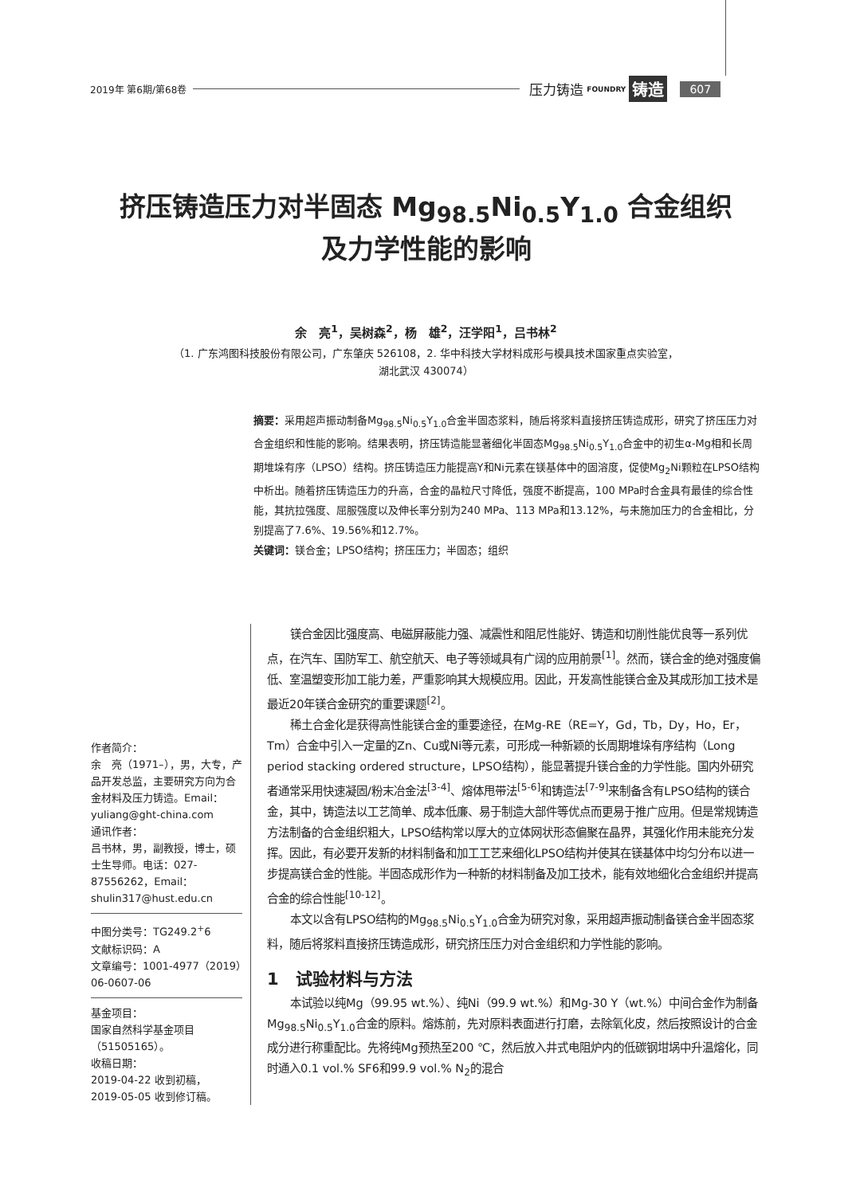2019年 第6期/第68卷 压力铸造 FOUNDRY 铸造 607
挤压铸造压力对半固态 Mg<sub>98.5</sub>Ni<sub>0.5</sub>Y<sub>1.0</sub> 合金组织
及力学性能的影响
余　亮<sup>1</sup>，吴树森<sup>2</sup>，杨　雄<sup>2</sup>，汪学阳<sup>1</sup>，吕书林<sup>2</sup>
（1. 广东鸿图科技股份有限公司，广东肇庆 526108，2. 华中科技大学材料成形与模具技术国家重点实验室，
湖北武汉 430074）
摘要：采用超声振动制备Mg<sub>98.5</sub>Ni<sub>0.5</sub>Y<sub>1.0</sub>合金半固态浆料，随后将浆料直接挤压铸造成形，研究了挤压压力对合金组织和性能的影响。结果表明，挤压铸造能显著细化半固态Mg<sub>98.5</sub>Ni<sub>0.5</sub>Y<sub>1.0</sub>合金中的初生α-Mg相和长周期堆垛有序（LPSO）结构。挤压铸造压力能提高Y和Ni元素在镁基体中的固溶度，促使Mg<sub>2</sub>Ni颗粒在LPSO结构中析出。随着挤压铸造压力的升高，合金的晶粒尺寸降低，强度不断提高，100 MPa时合金具有最佳的综合性能，其抗拉强度、屈服强度以及伸长率分别为240 MPa、113 MPa和13.12%，与未施加压力的合金相比，分别提高了7.6%、19.56%和12.7%。
关键词：镁合金；LPSO结构；挤压压力；半固态；组织
作者简介：
余　亮（1971–），男，大专，产品开发总监，主要研究方向为合金材料及压力铸造。Email：yuliang@ght-china.com
通讯作者：
吕书林，男，副教授，博士，硕士生导师。电话：027-87556262，Email：shulin317@hust.edu.cn
中图分类号：TG249.2<sup>+</sup>6
文献标识码：A
文章编号：1001-4977（2019）06-0607-06
基金项目：
国家自然科学基金项目（51505165）。
收稿日期：
2019-04-22 收到初稿，
2019-05-05 收到修订稿。
镁合金因比强度高、电磁屏蔽能力强、减震性和阻尼性能好、铸造和切削性能优良等一系列优点，在汽车、国防军工、航空航天、电子等领域具有广阔的应用前景<sup>[1]</sup>。然而，镁合金的绝对强度偏低、室温塑变形加工能力差，严重影响其大规模应用。因此，开发高性能镁合金及其成形加工技术是最近20年镁合金研究的重要课题<sup>[2]</sup>。
稀土合金化是获得高性能镁合金的重要途径，在Mg-RE（RE=Y，Gd，Tb，Dy，Ho，Er，Tm）合金中引入一定量的Zn、Cu或Ni等元素，可形成一种新颖的长周期堆垛有序结构（Long period stacking ordered structure，LPSO结构），能显著提升镁合金的力学性能。国内外研究者通常采用快速凝固/粉末冶金法<sup>[3-4]</sup>、熔体甩带法<sup>[5-6]</sup>和铸造法<sup>[7-9]</sup>来制备含有LPSO结构的镁合金，其中，铸造法以工艺简单、成本低廉、易于制造大部件等优点而更易于推广应用。但是常规铸造方法制备的合金组织粗大，LPSO结构常以厚大的立体网状形态偏聚在晶界，其强化作用未能充分发挥。因此，有必要开发新的材料制备和加工工艺来细化LPSO结构并使其在镁基体中均匀分布以进一步提高镁合金的性能。半固态成形作为一种新的材料制备及加工技术，能有效地细化合金组织并提高合金的综合性能<sup>[10-12]</sup>。
本文以含有LPSO结构的Mg<sub>98.5</sub>Ni<sub>0.5</sub>Y<sub>1.0</sub>合金为研究对象，采用超声振动制备镁合金半固态浆料，随后将浆料直接挤压铸造成形，研究挤压压力对合金组织和力学性能的影响。
1　试验材料与方法
本试验以纯Mg（99.95 wt.%）、纯Ni（99.9 wt.%）和Mg-30 Y（wt.%）中间合金作为制备Mg<sub>98.5</sub>Ni<sub>0.5</sub>Y<sub>1.0</sub>合金的原料。熔炼前，先对原料表面进行打磨，去除氧化皮，然后按照设计的合金成分进行称重配比。先将纯Mg预热至200 ℃，然后放入井式电阻炉内的低碳钢坩埚中升温熔化，同时通入0.1 vol.% SF6和99.9 vol.% N<sub>2</sub>的混合